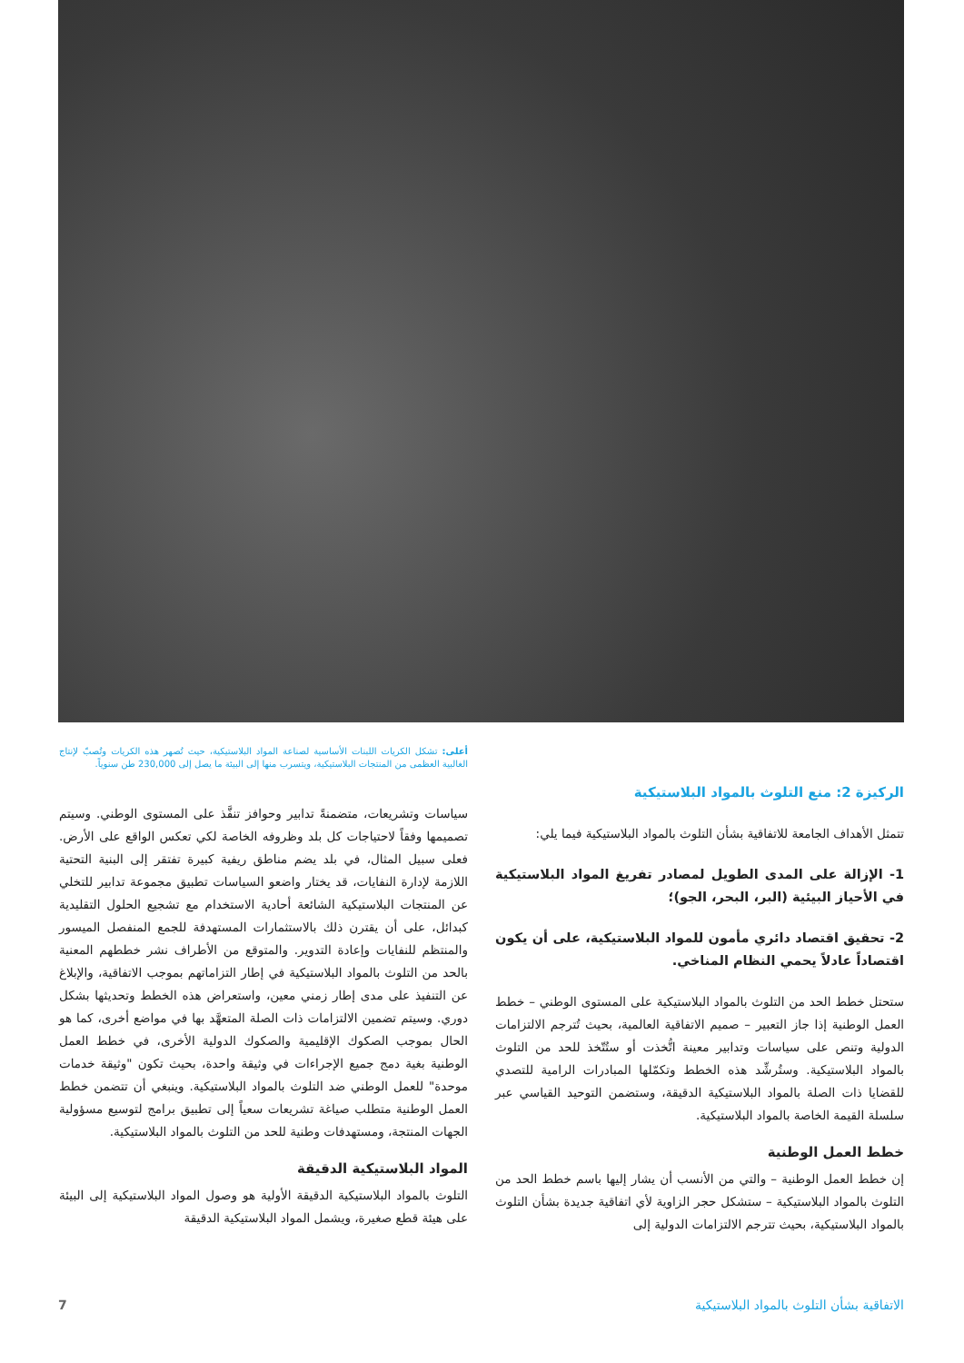الركيزة 2: منع التلوث بالمواد البلاستيكية
تتمثل الأهداف الجامعة للاتفاقية بشأن التلوث بالمواد البلاستيكية فيما يلي:
1- الإزالة على المدى الطويل لمصادر تفريغ المواد البلاستيكية في الأحياز البيئية (البر، البحر، الجو)؛
2- تحقيق اقتصاد دائري مأمون للمواد البلاستيكية، على أن يكون اقتصاداً عادلاً يحمي النظام المناخي.
ستحتل خطط الحد من التلوث بالمواد البلاستيكية على المستوى الوطني – خطط العمل الوطنية إذا جاز التعبير – صميم الاتفاقية العالمية، بحيث تُترجم الالتزامات الدولية وتنص على سياسات وتدابير معينة اتُّخذت أو ستُتّخذ للحد من التلوث بالمواد البلاستيكية. وستُرشِّد هذه الخطط وتكمّلها المبادرات الرامية للتصدي للقضايا ذات الصلة بالمواد البلاستيكية الدقيقة، وستضمن التوحيد القياسي عبر سلسلة القيمة الخاصة بالمواد البلاستيكية.
خطط العمل الوطنية
إن خطط العمل الوطنية – والتي من الأنسب أن يشار إليها باسم خطط الحد من التلوث بالمواد البلاستيكية – ستشكل حجر الزاوية لأي اتفاقية جديدة بشأن التلوث بالمواد البلاستيكية، بحيث تترجم الالتزامات الدولية إلى
أعلى: تشكل الكريات اللبنات الأساسية لصناعة المواد البلاستيكية، حيث تُصهر هذه الكريات وتُصبّ لإنتاج الغالبية العظمى من المنتجات البلاستيكية، ويتسرب منها إلى البيئة ما يصل إلى 230,000 طن سنوياً.
سياسات وتشريعات، متضمنةً تدابير وحوافز تنفَّذ على المستوى الوطني. وسيتم تصميمها وفقاً لاحتياجات كل بلد وظروفه الخاصة لكي تعكس الواقع على الأرض. فعلى سبيل المثال، في بلد يضم مناطق ريفية كبيرة تفتقر إلى البنية التحتية اللازمة لإدارة النفايات، قد يختار واضعو السياسات تطبيق مجموعة تدابير للتخلي عن المنتجات البلاستيكية الشائعة أحادية الاستخدام مع تشجيع الحلول التقليدية كبدائل، على أن يقترن ذلك بالاستثمارات المستهدفة للجمع المنفصل الميسور والمنتظم للنفايات وإعادة التدوير. والمتوقع من الأطراف نشر خططهم المعنية بالحد من التلوث بالمواد البلاستيكية في إطار التزاماتهم بموجب الاتفاقية، والإبلاغ عن التنفيذ على مدى إطار زمني معين، واستعراض هذه الخطط وتحديثها بشكل دوري. وسيتم تضمين الالتزامات ذات الصلة المتعهَّد بها في مواضع أخرى، كما هو الحال بموجب الصكوك الإقليمية والصكوك الدولية الأخرى، في خطط العمل الوطنية بغية دمج جميع الإجراءات في وثيقة واحدة، بحيث تكون "وثيقة خدمات موحدة" للعمل الوطني ضد التلوث بالمواد البلاستيكية. وينبغي أن تتضمن خطط العمل الوطنية متطلب صياغة تشريعات سعياً إلى تطبيق برامج لتوسيع مسؤولية الجهات المنتجة، ومستهدفات وطنية للحد من التلوث بالمواد البلاستيكية.
المواد البلاستيكية الدقيقة
التلوث بالمواد البلاستيكية الدقيقة الأولية هو وصول المواد البلاستيكية إلى البيئة على هيئة قطع صغيرة، ويشمل المواد البلاستيكية الدقيقة
الاتفاقية بشأن التلوث بالمواد البلاستيكية 7